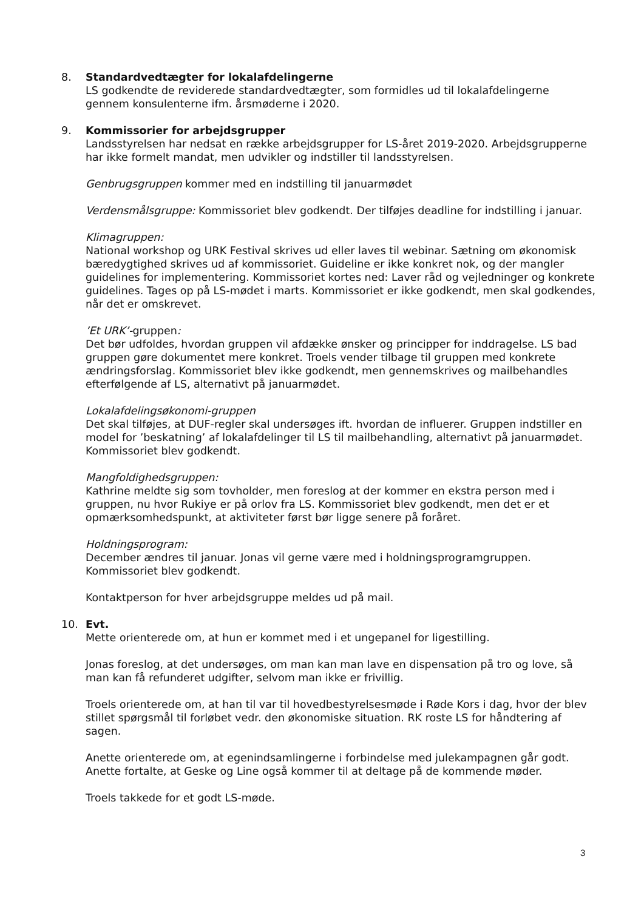8. Standardvedtægter for lokalafdelingerne
LS godkendte de reviderede standardvedtægter, som formidles ud til lokalafdelingerne gennem konsulenterne ifm. årsmøderne i 2020.
9. Kommissorier for arbejdsgrupper
Landsstyrelsen har nedsat en række arbejdsgrupper for LS-året 2019-2020. Arbejdsgrupperne har ikke formelt mandat, men udvikler og indstiller til landsstyrelsen.
Genbrugsgruppen kommer med en indstilling til januarmødet
Verdensmålsgruppe: Kommissoriet blev godkendt. Der tilføjes deadline for indstilling i januar.
Klimagruppen:
National workshop og URK Festival skrives ud eller laves til webinar. Sætning om økonomisk bæredygtighed skrives ud af kommissoriet. Guideline er ikke konkret nok, og der mangler guidelines for implementering. Kommissoriet kortes ned: Laver råd og vejledninger og konkrete guidelines. Tages op på LS-mødet i marts. Kommissoriet er ikke godkendt, men skal godkendes, når det er omskrevet.
’Et URK’-gruppen:
Det bør udfoldes, hvordan gruppen vil afdække ønsker og principper for inddragelse. LS bad gruppen gøre dokumentet mere konkret. Troels vender tilbage til gruppen med konkrete ændringsforslag. Kommissoriet blev ikke godkendt, men gennemskrives og mailbehandles efterfølgende af LS, alternativt på januarmødet.
Lokalafdelingsøkonomi-gruppen
Det skal tilføjes, at DUF-regler skal undersøges ift. hvordan de influerer. Gruppen indstiller en model for ’beskatning’ af lokalafdelinger til LS til mailbehandling, alternativt på januarmødet. Kommissoriet blev godkendt.
Mangfoldighedsgruppen:
Kathrine meldte sig som tovholder, men foreslog at der kommer en ekstra person med i gruppen, nu hvor Rukiye er på orlov fra LS. Kommissoriet blev godkendt, men det er et opmærksomhedspunkt, at aktiviteter først bør ligge senere på foråret.
Holdningsprogram:
December ændres til januar. Jonas vil gerne være med i holdningsprogramgruppen. Kommissoriet blev godkendt.
Kontaktperson for hver arbejdsgruppe meldes ud på mail.
10. Evt.
Mette orienterede om, at hun er kommet med i et ungepanel for ligestilling.
Jonas foreslog, at det undersøges, om man kan man lave en dispensation på tro og love, så man kan få refunderet udgifter, selvom man ikke er frivillig.
Troels orienterede om, at han til var til hovedbestyrelsesmøde i Røde Kors i dag, hvor der blev stillet spørgsmål til forløbet vedr. den økonomiske situation. RK roste LS for håndtering af sagen.
Anette orienterede om, at egenindsamlingerne i forbindelse med julekampagnen går godt. Anette fortalte, at Geske og Line også kommer til at deltage på de kommende møder.
Troels takkede for et godt LS-møde.
3